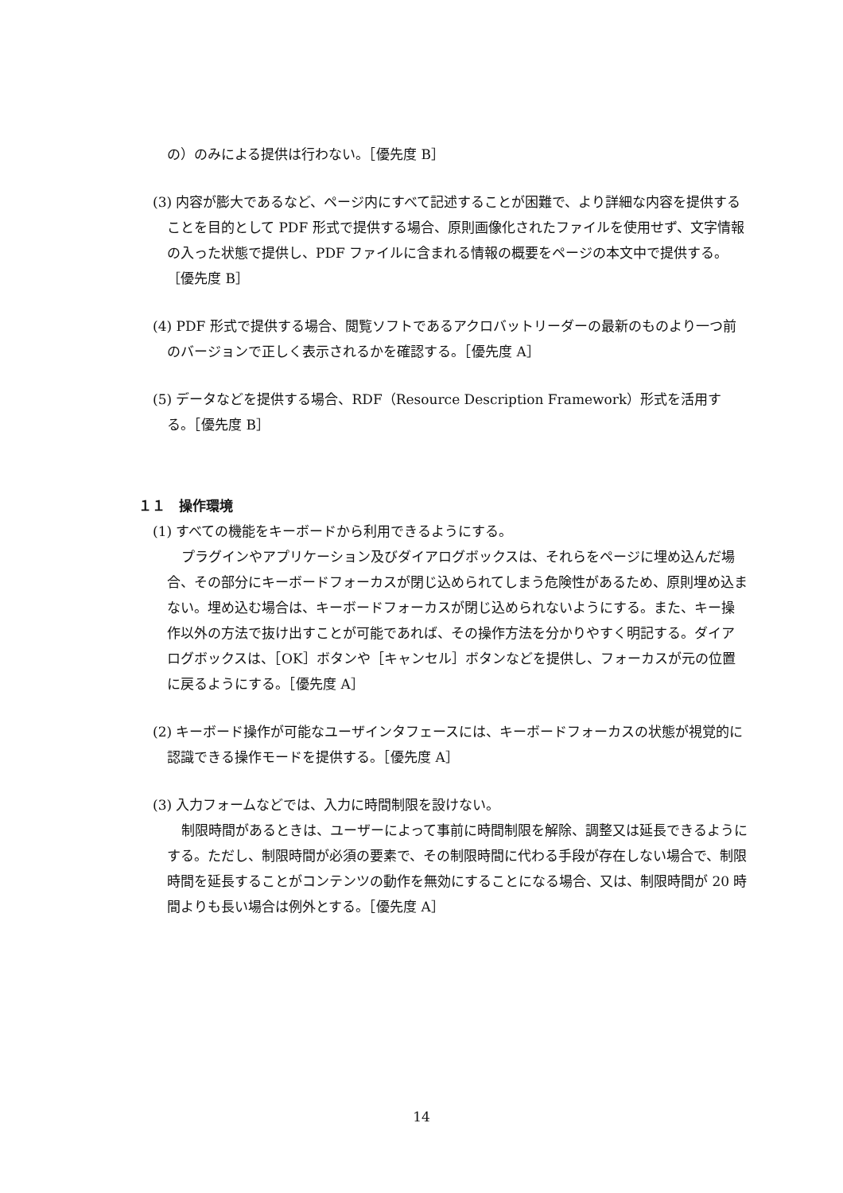の）のみによる提供は行わない。［優先度 B］
(3) 内容が膨大であるなど、ページ内にすべて記述することが困難で、より詳細な内容を提供することを目的として PDF 形式で提供する場合、原則画像化されたファイルを使用せず、文字情報の入った状態で提供し、PDF ファイルに含まれる情報の概要をページの本文中で提供する。［優先度 B］
(4) PDF 形式で提供する場合、閲覧ソフトであるアクロバットリーダーの最新のものより一つ前のバージョンで正しく表示されるかを確認する。［優先度 A］
(5) データなどを提供する場合、RDF（Resource Description Framework）形式を活用する。［優先度 B］
１１　操作環境
(1) すべての機能をキーボードから利用できるようにする。
プラグインやアプリケーション及びダイアログボックスは、それらをページに埋め込んだ場合、その部分にキーボードフォーカスが閉じ込められてしまう危険性があるため、原則埋め込まない。埋め込む場合は、キーボードフォーカスが閉じ込められないようにする。また、キー操作以外の方法で抜け出すことが可能であれば、その操作方法を分かりやすく明記する。ダイアログボックスは、［OK］ボタンや［キャンセル］ボタンなどを提供し、フォーカスが元の位置に戻るようにする。［優先度 A］
(2) キーボード操作が可能なユーザインタフェースには、キーボードフォーカスの状態が視覚的に認識できる操作モードを提供する。［優先度 A］
(3) 入力フォームなどでは、入力に時間制限を設けない。
制限時間があるときは、ユーザーによって事前に時間制限を解除、調整又は延長できるようにする。ただし、制限時間が必須の要素で、その制限時間に代わる手段が存在しない場合で、制限時間を延長することがコンテンツの動作を無効にすることになる場合、又は、制限時間が 20 時間よりも長い場合は例外とする。［優先度 A］
14